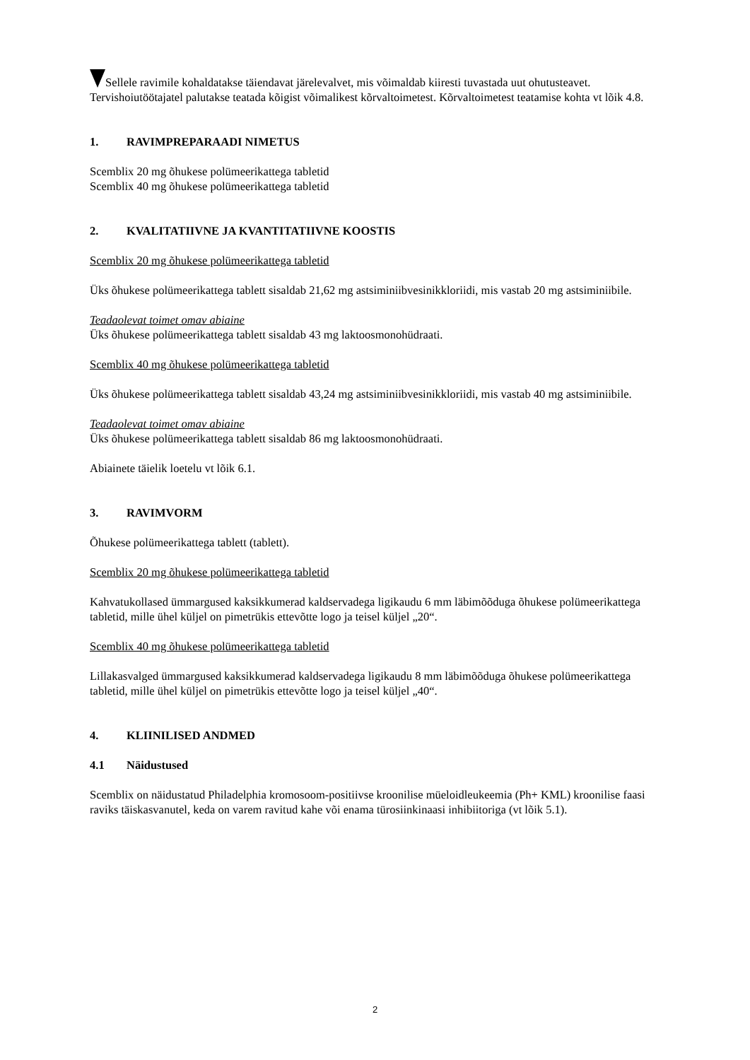Sellele ravimile kohaldatakse täiendavat järelevalvet, mis võimaldab kiiresti tuvastada uut ohutusteavet. Tervishoiutöötajatel palutakse teatada kõigist võimalikest kõrvaltoimetest. Kõrvaltoimetest teatamise kohta vt lõik 4.8.
1. RAVIMPREPARAADI NIMETUS
Scemblix 20 mg õhukese polümeerikattega tabletid
Scemblix 40 mg õhukese polümeerikattega tabletid
2. KVALITATIIVNE JA KVANTITATIIVNE KOOSTIS
Scemblix 20 mg õhukese polümeerikattega tabletid
Üks õhukese polümeerikattega tablett sisaldab 21,62 mg astsiminiibvesinikkloriidi, mis vastab 20 mg astsiminiibile.
Teadaolevat toimet omav abiaine
Üks õhukese polümeerikattega tablett sisaldab 43 mg laktoosmonohüdraati.
Scemblix 40 mg õhukese polümeerikattega tabletid
Üks õhukese polümeerikattega tablett sisaldab 43,24 mg astsiminiibvesinikkloriidi, mis vastab 40 mg astsiminiibile.
Teadaolevat toimet omav abiaine
Üks õhukese polümeerikattega tablett sisaldab 86 mg laktoosmonohüdraati.
Abiainete täielik loetelu vt lõik 6.1.
3. RAVIMVORM
Õhukese polümeerikattega tablett (tablett).
Scemblix 20 mg õhukese polümeerikattega tabletid
Kahvatukollased ümmargused kaksikkumerad kaldservadega ligikaudu 6 mm läbimõõduga õhukese polümeerikattega tabletid, mille ühel küljel on pimetrükis ettevõtte logo ja teisel küljel „20“.
Scemblix 40 mg õhukese polümeerikattega tabletid
Lillakasvalged ümmargused kaksikkumerad kaldservadega ligikaudu 8 mm läbimõõduga õhukese polümeerikattega tabletid, mille ühel küljel on pimetrükis ettevõtte logo ja teisel küljel „40“.
4. KLIINILISED ANDMED
4.1 Näidustused
Scemblix on näidustatud Philadelphia kromosoom-positiivse kroonilise müeloidleukeemia (Ph+ KML) kroonilise faasi raviks täiskasvanutel, keda on varem ravitud kahe või enama türosiinkinaasi inhibiitoriga (vt lõik 5.1).
2